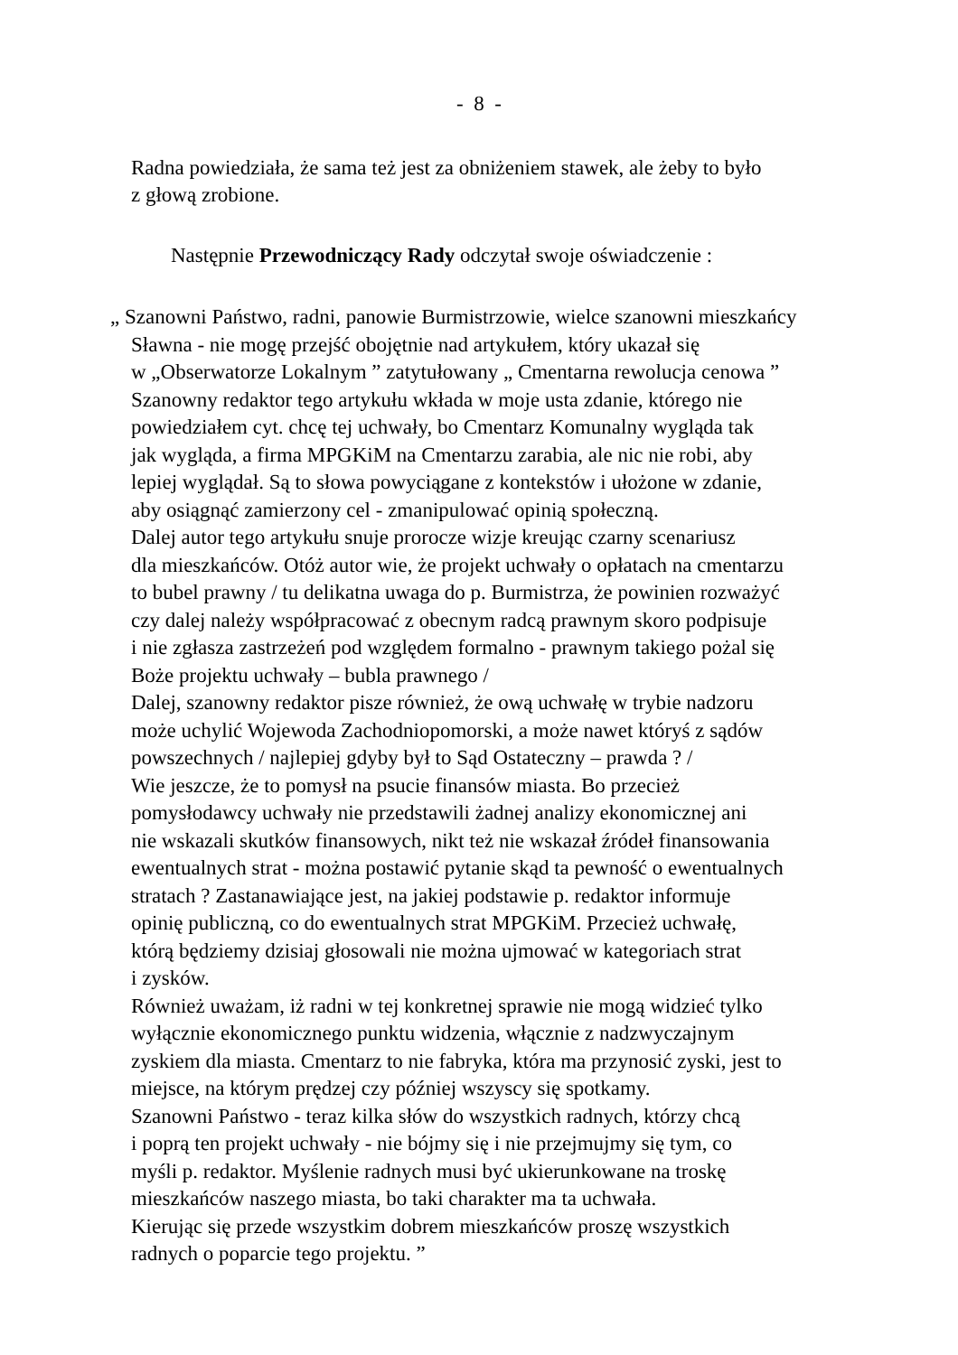- 8 -
Radna powiedziała, że sama też jest za obniżeniem stawek, ale żeby to było
z głową zrobione.
Następnie Przewodniczący Rady odczytał swoje oświadczenie :
„ Szanowni Państwo, radni, panowie Burmistrzowie, wielce szanowni mieszkańcy
Sławna - nie mogę przejść obojętnie nad artykułem, który ukazał się
w „Obserwatorze Lokalnym ” zatytułowany „ Cmentarna rewolucja cenowa ”
Szanowny redaktor tego artykułu wkłada w moje usta zdanie, którego nie
powiedziałem cyt. chcę tej uchwały, bo Cmentarz Komunalny wygląda tak
jak wygląda, a firma MPGKiM na Cmentarzu zarabia, ale nic nie robi, aby
lepiej wyglądał. Są to słowa powyciągane z kontekstów i ułożone w zdanie,
aby osiągnąć zamierzony cel - zmanipulować opinią społeczną.
Dalej autor tego artykułu snuje prorocze wizje kreując czarny scenariusz
dla mieszkańców. Otóż autor wie, że projekt uchwały o opłatach na cmentarzu
to bubel prawny / tu delikatna uwaga do p. Burmistrza, że powinien rozważyć
czy dalej należy współpracować z obecnym radcą prawnym skoro podpisuje
i nie zgłasza zastrzeżeń pod względem formalno - prawnym takiego pożal się
Boże projektu uchwały – bubla prawnego /
Dalej, szanowny redaktor pisze również, że ową uchwałę w trybie nadzoru
może uchylić Wojewoda Zachodniopomorski, a może nawet któryś z sądów
powszechnych / najlepiej gdyby był to Sąd Ostateczny – prawda ? /
Wie jeszcze, że to pomysł na psucie finansów miasta. Bo przecież
pomysłodawcy uchwały nie przedstawili żadnej analizy ekonomicznej ani
nie wskazali skutków finansowych, nikt też nie wskazał źródeł finansowania
ewentualnych strat - można postawić pytanie skąd ta pewność o ewentualnych
stratach ? Zastanawiające jest, na jakiej podstawie p. redaktor informuje
opinię publiczną, co do ewentualnych strat MPGKiM. Przecież uchwałę,
którą będziemy dzisiaj głosowali nie można ujmować w kategoriach strat
i zysków.
Również uważam, iż radni w tej konkretnej sprawie nie mogą widzieć tylko
wyłącznie ekonomicznego punktu widzenia, włącznie z nadzwyczajnym
zyskiem dla miasta. Cmentarz to nie fabryka, która ma przynosić zyski, jest to
miejsce, na którym prędzej czy później wszyscy się spotkamy.
Szanowni Państwo - teraz kilka słów do wszystkich radnych, którzy chcą
i poprą ten projekt uchwały - nie bójmy się i nie przejmujmy się tym, co
myśli p. redaktor. Myślenie radnych musi być ukierunkowane na troskę
mieszkańców naszego miasta, bo taki charakter ma ta uchwała.
Kierując się przede wszystkim dobrem mieszkańców proszę wszystkich
radnych o poparcie tego projektu. ”